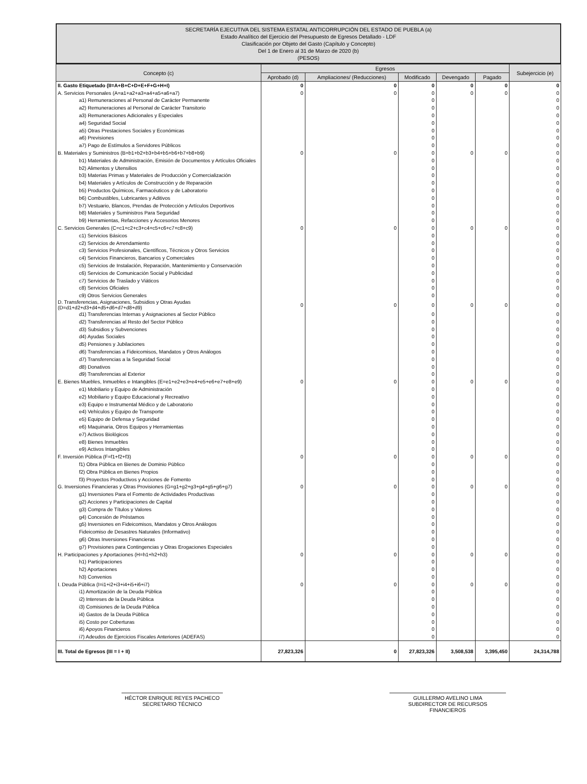SECRETARÍA EJECUTIVA DEL SISTEMA ESTATAL ANTICORRUPCIÓN DEL ESTADO DE PUEBLA (a)
Estado Analítico del Ejercicio del Presupuesto de Egresos Detallado - LDF
Clasificación por Objeto del Gasto (Capítulo y Concepto)
Del 1 de Enero al 31 de Marzo de 2020 (b)
(PESOS)
| Concepto (c) | Egresos | | | | | Subejercicio (e) |
| --- | --- | --- | --- | --- | --- | --- |
| | Aprobado (d) | Ampliaciones/ (Reducciones) | Modificado | Devengado | Pagado | |
| II. Gasto Etiquetado (II=A+B+C+D+E+F+G+H+I) | 0 | 0 | 0 | 0 | 0 | 0 |
| A. Servicios Personales (A=a1+a2+a3+a4+a5+a6+a7) | 0 | 0 | 0 | 0 | 0 | 0 |
| a1) Remuneraciones al Personal de Carácter Permanente | | | 0 | | | 0 |
| a2) Remuneraciones al Personal de Carácter Transitorio | | | 0 | | | 0 |
| a3) Remuneraciones Adicionales y Especiales | | | 0 | | | 0 |
| a4) Seguridad Social | | | 0 | | | 0 |
| a5) Otras Prestaciones Sociales y Económicas | | | 0 | | | 0 |
| a6) Previsiones | | | 0 | | | 0 |
| a7) Pago de Estímulos a Servidores Públicos | | | 0 | | | 0 |
| B. Materiales y Suministros (B=b1+b2+b3+b4+b5+b6+b7+b8+b9) | 0 | 0 | 0 | 0 | 0 | 0 |
| b1) Materiales de Administración, Emisión de Documentos y Artículos Oficiales | | | 0 | | | 0 |
| b2) Alimentos y Utensilios | | | 0 | | | 0 |
| b3) Materias Primas y Materiales de Producción y Comercialización | | | 0 | | | 0 |
| b4) Materiales y Artículos de Construcción y de Reparación | | | 0 | | | 0 |
| b5) Productos Químicos, Farmacéuticos y de Laboratorio | | | 0 | | | 0 |
| b6) Combustibles, Lubricantes y Aditivos | | | 0 | | | 0 |
| b7) Vestuario, Blancos, Prendas de Protección y Artículos Deportivos | | | 0 | | | 0 |
| b8) Materiales y Suministros Para Seguridad | | | 0 | | | 0 |
| b9) Herramientas, Refacciones y Accesorios Menores | | | 0 | | | 0 |
| C. Servicios Generales (C=c1+c2+c3+c4+c5+c6+c7+c8+c9) | 0 | 0 | 0 | 0 | 0 | 0 |
| c1) Servicios Básicos | | | 0 | | | 0 |
| c2) Servicios de Arrendamiento | | | 0 | | | 0 |
| c3) Servicios Profesionales, Científicos, Técnicos y Otros Servicios | | | 0 | | | 0 |
| c4) Servicios Financieros, Bancarios y Comerciales | | | 0 | | | 0 |
| c5) Servicios de Instalación, Reparación, Mantenimiento y Conservación | | | 0 | | | 0 |
| c6) Servicios de Comunicación Social y Publicidad | | | 0 | | | 0 |
| c7) Servicios de Traslado y Viáticos | | | 0 | | | 0 |
| c8) Servicios Oficiales | | | 0 | | | 0 |
| c9) Otros Servicios Generales | | | 0 | | | 0 |
| D. Transferencias, Asignaciones, Subsidios y Otras Ayudas (D=d1+d2+d3+d4+d5+d6+d7+d8+d9) | 0 | 0 | 0 | 0 | 0 | 0 |
| d1) Transferencias Internas y Asignaciones al Sector Público | | | 0 | | | 0 |
| d2) Transferencias al Resto del Sector Público | | | 0 | | | 0 |
| d3) Subsidios y Subvenciones | | | 0 | | | 0 |
| d4) Ayudas Sociales | | | 0 | | | 0 |
| d5) Pensiones y Jubilaciones | | | 0 | | | 0 |
| d6) Transferencias a Fideicomisos, Mandatos y Otros Análogos | | | 0 | | | 0 |
| d7) Transferencias a la Seguridad Social | | | 0 | | | 0 |
| d8) Donativos | | | 0 | | | 0 |
| d9) Transferencias al Exterior | | | 0 | | | 0 |
| E. Bienes Muebles, Inmuebles e Intangibles (E=e1+e2+e3+e4+e5+e6+e7+e8+e9) | 0 | 0 | 0 | 0 | 0 | 0 |
| e1) Mobiliario y Equipo de Administración | | | 0 | | | 0 |
| e2) Mobiliario y Equipo Educacional y Recreativo | | | 0 | | | 0 |
| e3) Equipo e Instrumental Médico y de Laboratorio | | | 0 | | | 0 |
| e4) Vehículos y Equipo de Transporte | | | 0 | | | 0 |
| e5) Equipo de Defensa y Seguridad | | | 0 | | | 0 |
| e6) Maquinaria, Otros Equipos y Herramientas | | | 0 | | | 0 |
| e7) Activos Biológicos | | | 0 | | | 0 |
| e8) Bienes Inmuebles | | | 0 | | | 0 |
| e9) Activos Intangibles | | | 0 | | | 0 |
| F. Inversión Pública (F=f1+f2+f3) | 0 | 0 | 0 | 0 | 0 | 0 |
| f1) Obra Pública en Bienes de Dominio Público | | | 0 | | | 0 |
| f2) Obra Pública en Bienes Propios | | | 0 | | | 0 |
| f3) Proyectos Productivos y Acciones de Fomento | | | 0 | | | 0 |
| G. Inversiones Financieras y Otras Provisiones (G=g1+g2+g3+g4+g5+g6+g7) | 0 | 0 | 0 | 0 | 0 | 0 |
| g1) Inversiones Para el Fomento de Actividades Productivas | | | 0 | | | 0 |
| g2) Acciones y Participaciones de Capital | | | 0 | | | 0 |
| g3) Compra de Títulos y Valores | | | 0 | | | 0 |
| g4) Concesión de Préstamos | | | 0 | | | 0 |
| g5) Inversiones en Fideicomisos, Mandatos y Otros Análogos | | | 0 | | | 0 |
| Fideicomiso de Desastres Naturales (Informativo) | | | 0 | | | 0 |
| g6) Otras Inversiones Financieras | | | 0 | | | 0 |
| g7) Provisiones para Contingencias y Otras Erogaciones Especiales | | | 0 | | | 0 |
| H. Participaciones y Aportaciones (H=h1+h2+h3) | 0 | 0 | 0 | 0 | 0 | 0 |
| h1) Participaciones | | | 0 | | | 0 |
| h2) Aportaciones | | | 0 | | | 0 |
| h3) Convenios | | | 0 | | | 0 |
| I. Deuda Pública (I=i1+i2+i3+i4+i5+i6+i7) | 0 | 0 | 0 | 0 | 0 | 0 |
| i1) Amortización de la Deuda Pública | | | 0 | | | 0 |
| i2) Intereses de la Deuda Pública | | | 0 | | | 0 |
| i3) Comisiones de la Deuda Pública | | | 0 | | | 0 |
| i4) Gastos de la Deuda Pública | | | 0 | | | 0 |
| i5) Costo por Coberturas | | | 0 | | | 0 |
| i6) Apoyos Financieros | | | 0 | | | 0 |
| i7) Adeudos de Ejercicios Fiscales Anteriores (ADEFAS) | | | 0 | | | 0 |
| III. Total de Egresos (III = I + II) | 27,823,326 | 0 | 27,823,326 | 3,508,538 | 3,395,450 | 24,314,788 |
HÉCTOR ENRIQUE REYES PACHECO
SECRETARIO TÉCNICO
GUILLERMO AVELINO LIMA
SUBDIRECTOR DE RECURSOS FINANCIEROS